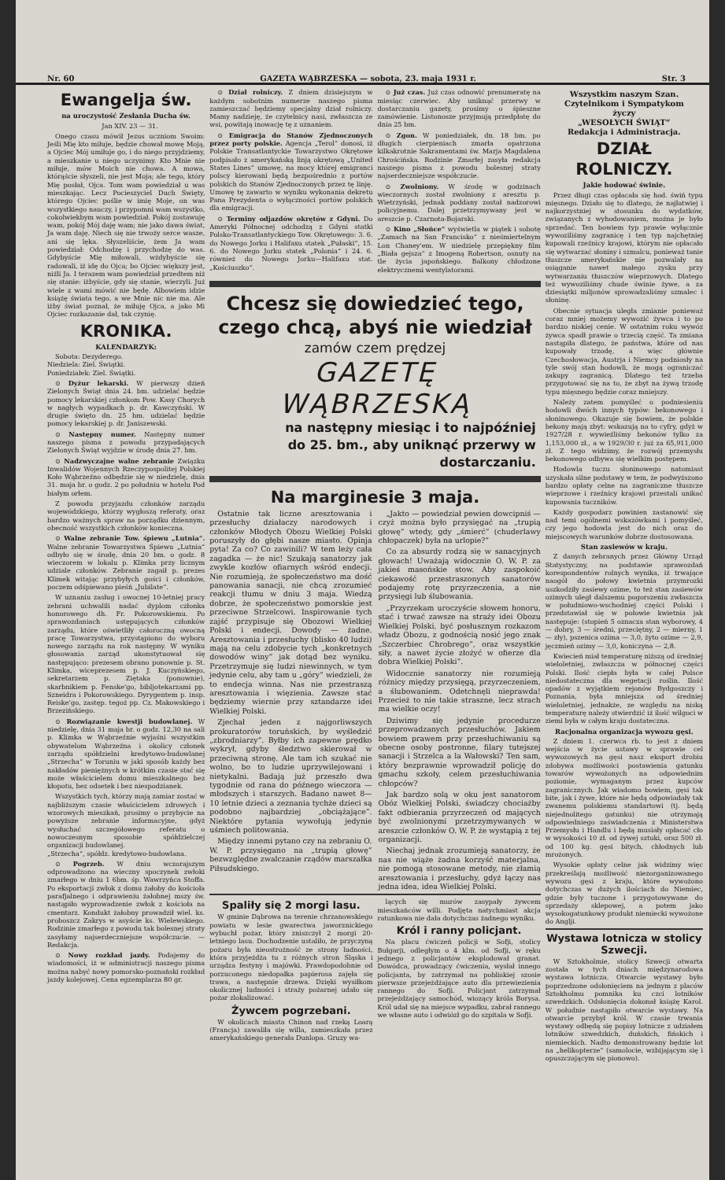Nr. 60 GAZETA WĄBRZESKA — sobota, 23. maja 1931 r. Str. 3
Ewangelja św.
na uroczystość Zesłania Ducha św.
Jan XIV. 23 — 31.
Onego czasu mówił Jezus uczniom Swoim: Jeśli Mię kto miłuje, będzie chował mowę Moją, a Ojciec Mój umiłuje go, i do niego przyjdziemy, a mieszkanie u niego uczynimy. Kto Mnie nie miłuje, mów Moich nie chowa. A mowa, którąście słyszeli, nie jest Moja; ale tego, który Mię posłał, Ojca. Tom wam powiedział u was mieszkając. Lecz Pocieszyciel Duch Święty, którego Ojciec poślie w imię Moje, on was wszystkiego nauczy, i przypomni wam wszystko, cokolwiekbym wam powiedział. Pokój zostawuję wam, pokój Mój daję wam; nie jako dawa świat, Ja wam daję. Niech się nie trwoży serce wasze, ani się lęka. Słyszeliście, żem Ja wam powiedział: Odchodzę i przychodzę do was. Gdybyście Mię miłowali, wżdybyście się radowali, iż idę do Ojca; bo Ojciec większy jest, niźli Ja. I terazem wam powiedział przedtem niż się stanie: iżbyście, gdy się stanie, wierzyli. Już wiele z wami mówić nie będę. Albowiem idzie książę świata tego, a we Mnie nic nie ma. Ale iżby świat poznał, że miłuję Ojca, a jako Mi Ojciec rozkazanie dał, tak czynię.
KRONIKA.
KALENDARZYK:
Sobota: Dezyderego.
Niedziela: Ziel. Świątki.
Poniedziałek: Ziel. Świątki.
⊙ Dyżur lekarski. W pierwszy dzień Zielonych Świąt dnia 24. bm. udzielać będzie pomocy lekarskiej członkom Pow. Kasy Chorych w nagłych wypadkach p. dr. Kawczyński. W drugie święto dn. 25 bm. udzielać będzie pomocy lekarskiej p. dr. Janiszewski.
⊙ Następny numer. Następny numer naszego pisma z powodu przypadających Zielonych Świąt wyjdzie w środę dnia 27. bm.
⊙ Nadzwyczajne walne zebranie Związku Inwalidów Wojennych Rzeczypospolitej Polskiej Koło Wąbrzeźno odbędzie się w niedzielę, dnia 31. maja br. o godz. 2 po południu w hotelu Pod białym orłem.
Z powodu przyjazdu członków zarządu wojewódzkiego, którzy wygłoszą referaty, oraz bardzo ważnych spraw na porządku dziennym, obecność wszystkich członków konieczna.
⊙ Walne zebranie Tow. śpiewu „Lutnia“. Walne zebranie Towarzystwa Śpiewu „Lutnia“ odbyło się w środę, dnia 20 bm. o godz. 8 wieczorem w lokalu p. Klimka przy licznym udziale członków. Zebranie zagaił p. prezes Klimek witając przybyłych gości i członków, poczem odśpiewano pieśń „Jubilate“.
W uznaniu zasług i owocnej 10-letniej pracy zebrani uchwalili nadać dyplom członka honorowego dh. Fr. Pokorowskiemu. Po sprawozdaniach ustępujących członków zarządu, które oświetliły całoroczną owocną pracę Towarzystwa, przystąpiono do wyboru nowego zarządu na rok następny. W wyniku głosowania zarząd ukonstytuował się następująco: prezesem obrano ponownie p. St. Klimka, wiceprezesem p. J. Kuczyńskiego, sekretarzem p. Ziętaka (ponownie), skarbnikiem p. Fenske'go, bibljotekarzami pp. Szneidra i Pokorowskiego. Dyrygentem p. insp. Reiske'go, zastęp. tegoż pp. Cz. Makowskiego i Brzezińskiego.
⊙ Rozwiązanie kwestji budowlanej. W niedzielę, dnia 31 maja br. o godz. 12,30 na sali p. Klimka w Wąbrzeźnie wyjaśni wszystkim obywatelom Wąbrzeźna i okolicy członek zarządu spółdzielni kredytowo-budowlanej „Strzecha“ w Toruniu w jaki sposób każdy bez nakładów pieniężnych w krótkim czasie stać się może właścicielem domu mieszkalnego bez kłopotu, bez odsetek i bez niespodzianek.
Wszystkich tych, którzy mają zamiar zostać w najbliższym czasie właścicielem zdrowych i wzorowych mieszkań, prosimy o przybycie na powyższe zebranie informacyjne, gdyż wysłuchać szczegółowego referatu o nowoczesnym sposobie spółdzielczej organizacji budowlanej.
„Strzecha“, spółdz. kredytowo-budowlana.
⊙ Pogrzeb. W dniu wczorajszym odprowadzono na wieczny spoczynek zwłoki zmarłego w dniu 1 6bm. śp. Wawrzyńca Stoffa. Po eksportacji zwłok z domu żałoby do kościoła parafjalnego i odprawieniu żałobnej mszy św. nastąpiło wyprowadzenie zwłok z kościoła na cmentarz. Kondukt żałobny prowadził wiel. ks. proboszcz Zakrys w asyście ks. Wielewskiego. Rodzinie zmarłego z powodu tak bolesnej straty zasyłamy najserdeczniejsze współczucie. — Redakcja.
⊙ Nowy rozkład jazdy. Podajemy do wiadomości, iż w administracji naszego pisma można nabyć nowy pomorsko-poznański rozkład jazdy kolejowej. Cena egzemplarza 80 gr.
⊙ Dział rolniczy. Z dniem dzisiejszym w każdym sobotnim numerze naszego pisma zamieszczać będziemy specjalny dział rolniczy. Mamy nadzieję, że czytelnicy nasi, zwłaszcza ze wsi, powitają inowację tę z uznaniem.
⊙ Emigracja do Stanów Zjednoczonych przez porty polskie. Agencja „Terol“ donosi, iż Polskie Transatlantyckie Towarzystwo Okrętowe podpisało z amerykańską linją okrętową „United States Lines“ umowę, na mocy której emigranci polscy kierowani będą bezpośrednio z portów polskich do Stanów Zjednoczonych przez tę linję. Umowę tę zawarto w wyniku wykonania dekretu Pana Prezydenta o wyłączności portów polskich dla emigracji.
⊙ Terminy odjazdów okrętów z Gdyni. Do Ameryki Północnej odchodzą z Gdyni statki Polsko-Transatlantyckiego Tow. Okrętowego: 3. 6. do Nowego Jorku i Halifaxu statek „Pułaski“, 15. 6. do Nowego Jorku statek „Polonia“ i 24. 6. również do Nowego Jorku—Halifaxu stat. „Kościuszko“.
⊙ Już czas. Już czas odnowić prenumeratę na miesiąc czerwiec. Aby uniknąć przerwy w dostarczaniu gazety, prosimy o śpieszne zamówienie. Listonosze przyjmują przedpłatę do dnia 25 bm.
⊙ Zgon. W poniedziałek, dn. 18 bm. po długich cierpieniach zmarła opatrzona kilkakrotnie Sakramentami św. Marja Magdalena Chrościńska. Rodzinie Zmarłej zasyła redakcja naszego pisma z powodu bolesnej straty najserdeczniejsze współczucie.
⊙ Zwolniony. W środę w godzinach wieczornych został zwolniony z aresztu p. Wietrzyński, jednak poddany został nadzorowi policyjnemu. Dalej przetrzymywany jest w areszcie p. Czarnota-Bojarski.
⊙ Kino „Słońce“ wyświetla w piątek i sobotę „Zamach na San Francisko“ z nieśmiertelnym Lon Chaney'em. W niedzielę przepiękny film „Biała gejsza“ z Imogeną Robertson, osnuty na tle życia japońskiego. Balkony chłodzone elektrycznemi wentylatorami.
Chcesz się dowiedzieć tego,
czego chcą, abyś nie wiedział
zamów czem prędzej
GAZETĘ WĄBRZESKĄ
na następny miesiąc i to najpóźniej
do 25. bm., aby uniknąć przerwy w dostarczaniu.
Na marginesie 3 maja.
Ostatnie tak liczne aresztowania i przesłuchy działaczy narodowych i członków Młodych Obozu Wielkiej Polski poruszyły do głębi nasze miasto. Opinja pyta! Za co? Co zawinili? W tem leży cała zagadka — że nic! Szukają sanatorzy jak zwykle kozłów ofiarnych wśród endecji. Nie rozumieją, że społeczeństwo ma dość panowania sanacji, nie chcą zrozumieć reakcji tłumu w dniu 3 maja. Wiedzą dobrze, że społeczeństwo pomorskie jest przeciwne Strzelcowi. Inspirowanie tych zajść przypisuje się Obozowi Wielkiej Polski i endecji. Dowody — żadne. Aresztowania i przesłuchy (blisko 40 ludzi) mają na celu zdobycie tych „konkretnych dowodów winy“ jak dotąd bez wyniku. Przetrzymuje się ludzi niewinnych, w tym jedynie celu, aby tam u „góry“ wiedzieli, że to endecja winna. Nas nie przestraszą aresztowania i więzienia. Zawsze stać będziemy wiernie przy sztandarze idei Wielkiej Polski.
Zjechał jeden z najgorliwszych prokuratorów toruńskich, by wyśledzić „zbrodniarzy“. Byłby ich zapewne prędko wykrył, gdyby śledztwo skierował w przeciwną stronę. Ale tam ich szukać nie wolno, bo to ludzie uprzywilejowani i nietykalni. Badają już przeszło dwa tygodnie od rana do późnego wieczora — młodszych i starszych. Badano nawet 8—10 letnie dzieci a zeznania tychże dzieci są podobno najbardziej „obciążające“. Niektóre pytania wywołują jedynie uśmiech politowania.
Między innemi pytano czy na zebraniu O. W. P. przysięgano na „trupią głowę“ bezwzględne zwalczanie rządów marszałka Piłsudskiego.
„Jakto — powiedział pewien dowcipniś — czyż można było przysięgać na „trupią głowę“ wtedy, gdy „śmierć“ (chuderlawy chłopaczek) była na urlopie?“
Co za absurdy rodzą się w sanacyjnych głowach! Uważają widocznie O. W. P. za jakieś masońskie stow. Aby zaspokoić ciekawość przestraszonych sanatorów podajemy rotę przyrzeczenia, a nie przysięgi lub ślubowania.
„Przyrzekam uroczyście słowem honoru, stać i trwać zawsze na straży idei Obozu Wielkiej Polski, być posłusznym rozkazom władz Obozu, z godnością nosić jego znak „Szczerbiec Chrobrego“, oraz wszystkie siły, a nawet życie złożyć w ofierze dla dobra Wielkiej Polski“.
Widocznie sanatorzy nie rozumieją różnicy między przysięgą, przyrzeczeniem, a ślubowaniem. Odetchnęli nieprawda! Przecież to nie takie straszne, lecz strach ma wielkie oczy!
Dziwimy się jedynie procedurze przeprowadzanych przesłuchów. Jakiem bowiem prawem przy przesłuchiwaniu są obecne osoby postronne, filary tutejszej sanacji i Strzelca a la Wałowski? Ten sam, który bezprawnie wprowadził policję do gmachu szkoły, celem przesłuchiwania chłopców?
Jak bardzo solą w oku jest sanatorom Obóz Wielkiej Polski, świadczy chociażby fakt odbierania przyrzeczeń od mających być zwolnionymi przetrzymywanych w areszcie członków O. W. P. że wystąpią z tej organizacji.
Niechaj jednak zrozumieją sanatorzy, że nas nie wiąże żadna korzyść materjalna, nie pomogą stosowane metody, nie złamią aresztowania i przesłuchy, gdyż łączy nas jedna idea, idea Wielkiej Polski.
Spaliły się 2 morgi lasu.
W gminie Dąbrowa na terenie chrzanowskiego powiatu w lesie gwarectwa jaworznickiego wybuchł pożar, który zniszczył 2 morgi 20-letniego lasu. Dochodzenie ustaliło, że przyczyną pożaru była nieostrożność ze strony ludności, która przyjeżdża tu z różnych stron Śląska i urządza festyny i majówki. Prawdopodobnie od porzuconego niedopałka papierosa zajęła się trawa, a następnie drzewa. Dzięki wysiłkom okolicznej ludności i straży pożarnej udało się pożar zlokalizować.
Żywcem pogrzebani.
W okolicach miasta Chinon nad rzeką Loarą (Francja) zawaliła się willa, zamieszkała przez amerykańskiego generała Dunlopa. Gruzy wa-
lących się murów zasypały żywcem mieszkańców willi. Podjęta natychmiast akcja ratunkowa nie dała dotychczas żadnego wyniku.
Król i ranny policjant.
Na placu ćwiczeń policji w Sofji, stolicy Bułgarji, odległym o 4 klm. od Sofji, w ręku jednego z policjantów eksplodował granat. Dowódca, prowadzący ćwiczenia, wysłał innego policjanta, by zatrzymał na pobliskiej szosie pierwsze przejeżdżające auto dla przewiezienia rannego do Sofji. Policjant zatrzymał przejeżdżający samochód, wiozący króla Borysa. Król udał się na miejsce wypadku, zabrał rannego we własne auto i odwiózł go do szpitala w Sofji.
Wszystkim naszym Szan. Czytelnikom i Sympatykom
życzy
„WESOŁYCH ŚWIĄT“
Redakcja i Administracja.
DZIAŁ ROLNICZY.
Jakie hodować świnie.
Przez długi czas opłacała się hod. świń typu mięsnego. Działo się to dlatego, że najłatwiej i najkorzystniej w stosunku do wydatków, związanych z wyhodowaniem, można je było sprzedać. Ten bowiem typ prawie wyłącznie wywoziliśmy zagranicę i ten typ najchętniej kupowali rzeźnicy krajowi, którym nie opłacało się wytwarzać słoniny i szmalcu, ponieważ tanie tłuszcze amerykańskie nie pozwalały na osiąganie nawet małego zysku przy wytwarzaniu tłuszczów wieprzowych. Dlatego też wywoziliśmy chude świnie żywe, a za dziesiątki miljonów sprowadzaliśmy szmalec i słoninę.
Obecnie sytuacja uległa zmianie ponieważ coraz mniej możemy wywozić żywca i to po bardzo niskiej cenie. W ostatnim roku wywóz żywca spadł prawie o trzecią część. Ta zmiana nastąpiła dlatego, że państwa, które od nas kupowały trzodę, a więc głównie Czechosłowacja, Austrja i Niemcy podniosły na tyle swój stan hodowli, że mogą ograniczać zakupy zagranicą. Dlatego też trzeba przygotować się na to, że zbyt na żywą trzodę typu mięsnego będzie coraz mniejszy.
Należy zatem pomyśleć o podniesieniu hodowli dwóch innych typów: bekonowego i słoninowego. Okazuje się bowiem, że polskie bekony mają zbyt: wskazują na to cyfry, gdyż w 1927/28 r. wywieźliśmy bekonów tylko za 1,153,000 zł., a w 1929/30 r. już za 65,911,000 zł. Z tego widzimy, że rozwój przemysłu bekonowego odbywa się wielkim postępem.
Hodowla tuczu słoninowego natomiast uzyskała silne podstawy w tem, że podwyższono bardzo opłaty celne na zagraniczne tłuszcze wieprzowe i rzeźnicy krajowi przestali unikać kupowania tuczników.
Każdy gospodarz powinien zastanowić się nad temi ogólnemi wskazówkami i pomyśleć, czy jego hodowla jest do nich oraz do miejscowych warunków dobrze dostosowana.
Stan zasiewów w kraju.
Z danych zebranych przez Główny Urząd Statystyczny, na podstawie sprawozdań korespondentów rolnych wynika, iż trwające naogół do połowy kwietnia przymrozki uszkodziły zasiewy ozime, to też stan zasiewów ozimych uległ dalszemu pogorszeniu zwłaszcza w południowo-wschodniej części Polski i przedstawiał się w połowie kwietnia jak następuje: (stopień 5 oznacza stan wyborowy, 4 — dobry, 3 — średni, przeciętny, 2 — mierny, 1 — zły), pszenica ozima — 3,0, żyto ozime — 2,9, jęczmień ozimy — 3,0, koniczyna — 2,8.
Kwiecień miał temperaturę niższą od średniej wieloletniej, zwłaszcza w północnej części Polski. Ilość ciepła była w całej Polsce niedostateczna dla wegetacji roślin. Ilość opadów z wyjątkiem rejonów Bydgoszczy i Poznania, była mniejsza od średniej wieloletniej, jednakże, ze względu na niską temperaturę należy stwierdzić iż ilość wilgoci w ziemi była w całym kraju dostateczna.
Racjonalna organizacja wywozu gęsi.
Z dniem 1. czerwca rb. to jest z dniem wejścia w życie ustawy w sprawie cel wywozowych na gęsi nasz eksport drobiu zdobywa możliwości postawienia gatunku towarów wywożonych na odpowiednim poziomie, wymaganym przez kupców zagranicznych. Jak wiadomo bowiem, gęsi tak bite, jak i żywe, które nie będą odpowiadały tak zwanemu polskiemu standartowi (tj. będą niejednolitego gatunku) nie otrzymają odpowiedniego zaświadczenia z Ministerstwa Przemysłu i Handlu i będą musiały opłacać cło w wysokości 10 zł. od żywej sztuki, oraz 500 zł. od 100 kg. gęsi bitych, chłodnych lub mrożonych.
Wysokie opłaty celne jak widzimy więc przekreślają możliwość niezorganizowanego wywozu gęsi z kraju, które wywożono dotychczas w dużych ilościach do Niemiec, gdzie były tuczone i przygotowywane do sprzedaży sklepowej, a potem jako wysokogatunkowy produkt niemiecki wywożone do Anglji.
Wystawa lotnicza w stolicy Szwecji.
W Sztokholmie, stolicy Szwecji otwarta została w tych dniach międzynarodowa wystawa lotnicza. Otwarcie wystawy było poprzedzone odsłonięciem na jednym z placów Sztokholmu pomnika ku czci lotników szwedzkich. Odsłonięcia dokonał książę Karol. W południe nastąpiło otwarcie wystawy. Na otwarcie przybył król. W czasie trwania wystawy odbędą się popisy lotnicze z udziałem lotników szwedzkich, duńskich, fińskich i niemieckich. Nadto demonstrowany będzie lot na „helikopterze“ (samolocie, wzbijającym się i opuszczającym się pionowo).